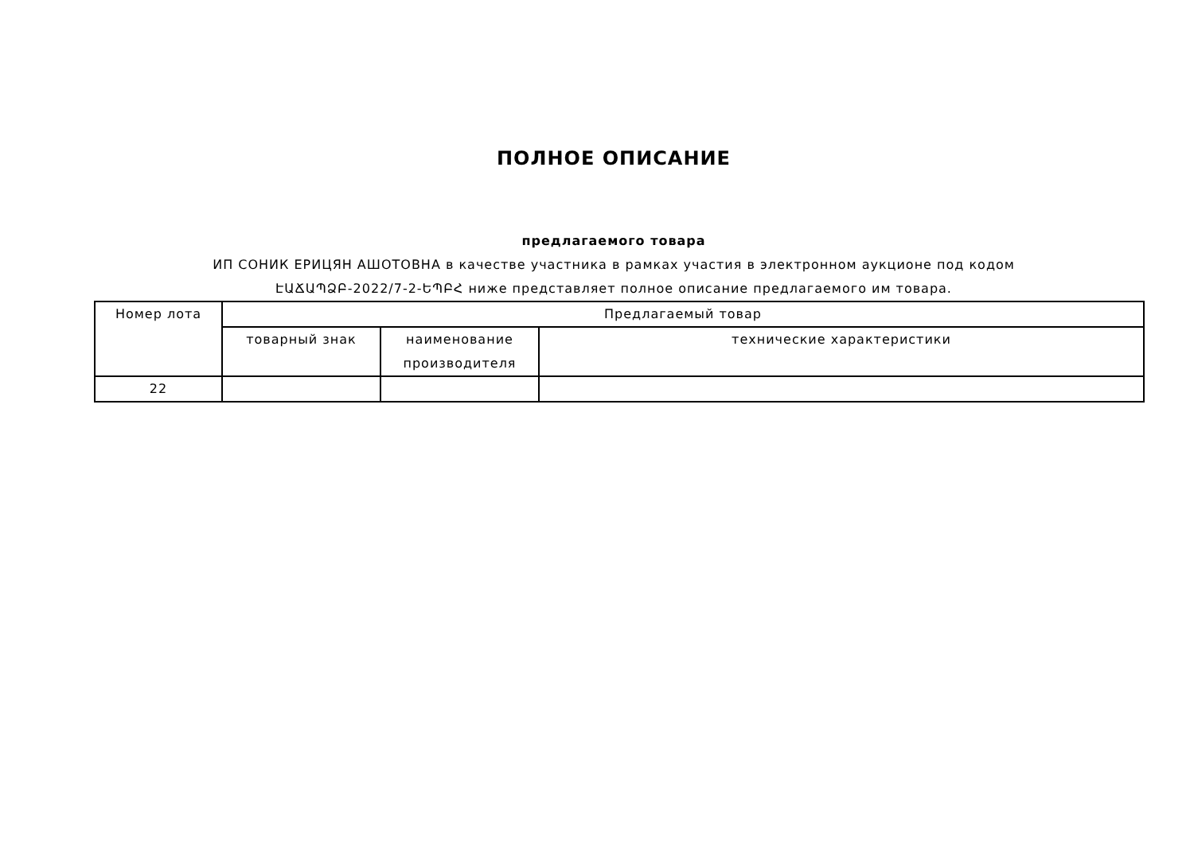ПОЛНОЕ ОПИСАНИЕ
предлагаемого товара
ИП СОНИК ЕРИЦЯН АШОТОВНА в качестве участника в рамках участия в электронном аукционе под кодом
ԷԱՃԱՊՁԲ-2022/7-2-ԵՊԲՀ ниже представляет полное описание предлагаемого им товара.
| Номер лота | Предлагаемый товар | | |
| --- | --- | --- | --- |
| | товарный знак | наименование производителя | технические характеристики |
| 22 | | | |